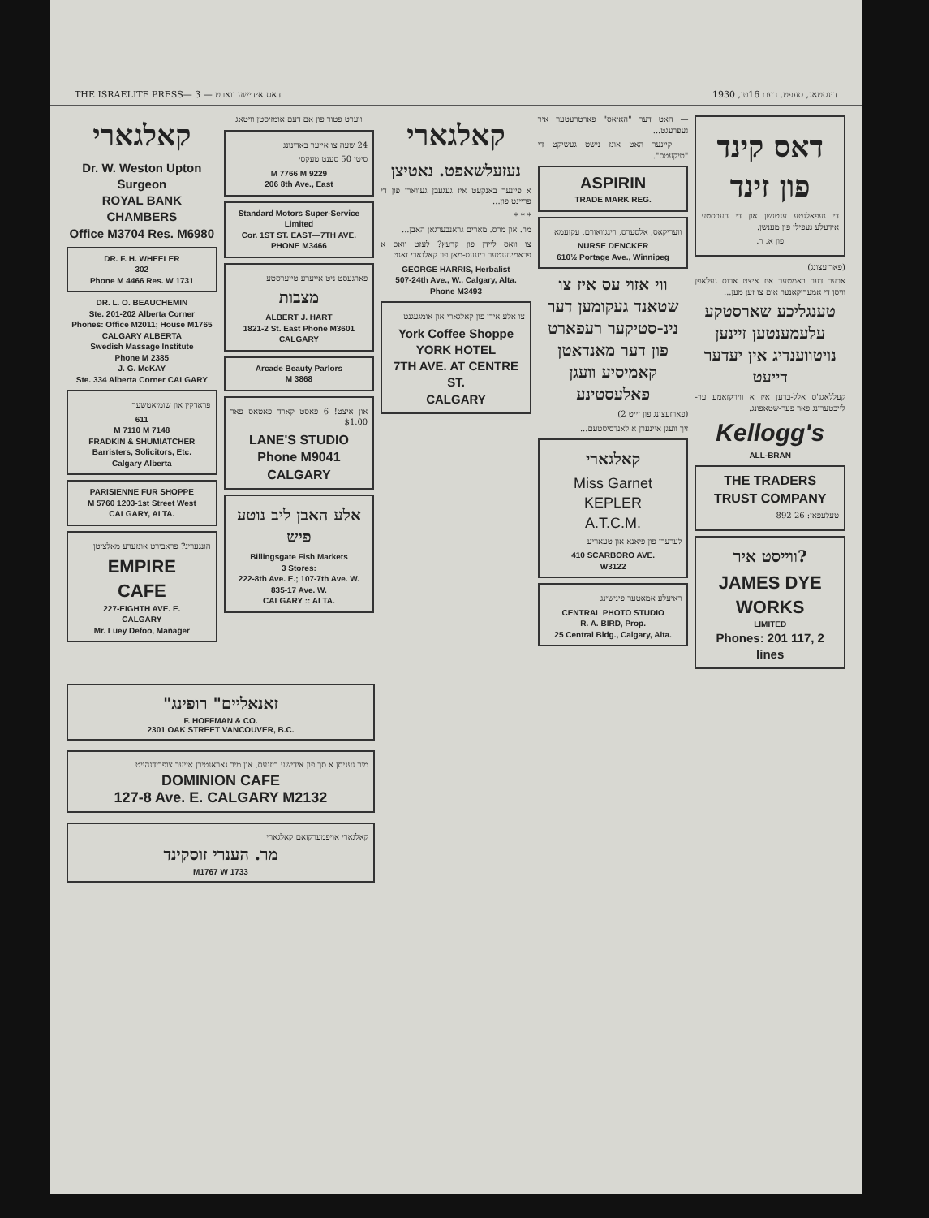THE ISRAELITE PRESS— 3 — דאס אידישע ווארט דינסטאג, סעפט. דעם 16טן, 1930
דאס קינד פון זינד
די נעפאלגטע ענטנשן און די העכסטע אידעלע געפילן פון מענשן.
פון א. ר.
(פארזעצונג)
אבער דער באמטער איז איצט ארוס געלאפן וויסן די אמעריקאנער אום צו זען מען...
טענגליכע שארסטקע עלעמענטען זיינען נויטווענדיג אין יעדער דייעט
קעללאגג'ס אלל-ברען איז א ווירקזאמע ער-לייכטערונג פאר פער-שטאפונג.
Kellogg's
ALL-BRAN
THE TRADERS TRUST COMPANY
טעלעפאן: 26 892
ווייסט איר?
JAMES DYE WORKS
LIMITED
Phones: 201 117, 2 lines
— האט דער "האיאס" פארטרעטער איר געפרעגט...
— קיינער האט אונז נישט געשיקט די "טיקעטס".
ASPIRIN
TRADE MARK REG.
וועריקאס, אלסערס, רינגוואורם, עקזעמא
NURSE DENCKER
610½ Portage Ave., Winnipeg
ווי אזוי עס איז צו שטאנד געקומען דער נינ-סטיקער רעפארט פון דער מאנדאטן קאמיסיע וועגן פאלעסטינע
(פארזעצונג פון זייט 2)
זיך וועגן איינערן א לאנדסיסטעם...
קאלגארי
Miss Garnet
KEPLER
A.T.C.M.
לערערן פון פיאנא און טעאריע
410 SCARBORO AVE.
W3122
ראיעלע אמאטער פינישינג
CENTRAL PHOTO STUDIO
R. A. BIRD, Prop.
25 Central Bldg., Calgary, Alta.
קאלגארי
נעזעלשאפט. נאטיצן
א פיינער באנקעט איז געגעבן געווארן פון די פריינט פון...
* * *
מר. און מרס. מארים גראנבערגאן האבן...
צו וואס ליידן פון קרעץ? לעזט וואס א פראמינענטער ביזנעס-מאן פון קאלגארי זאגט
GEORGE HARRIS, Herbalist
507-24th Ave., W., Calgary, Alta.
Phone M3493
צו אלע אידן פון קאלגארי און אומגעגנט
York Coffee Shoppe
YORK HOTEL
7TH AVE. AT CENTRE ST.
CALGARY
ווערט פטור פון אם דעם אומזיסטן וויטאג
24 שעה צו אייער באדינונג
סיטי 50 סענט טעקסי
M 7766 M 9229
206 8th Ave., East
Standard Motors Super-Service Limited
Cor. 1ST ST. EAST—7TH AVE.
PHONE M3466
פארגעסט ניט אייערע טייערסטע
מצבות
ALBERT J. HART
1821-2 St. East Phone M3601
CALGARY
Arcade Beauty Parlors
M 3868
און איצט! 6 פאסט קארד פאטאס פאר $1.00
LANE'S STUDIO
Phone M9041 CALGARY
אלע האבן ליב נוטע פיש
Billingsgate Fish Markets
3 Stores:
222-8th Ave. E.; 107-7th Ave. W.
835-17 Ave. W.
CALGARY :: ALTA.
קאלגארי
Dr. W. Weston Upton
Surgeon
ROYAL BANK CHAMBERS
Office M3704 Res. M6980
DR. F. H. WHEELER
302
Phone M 4466 Res. W 1731
DR. L. O. BEAUCHEMIN
Ste. 201-202 Alberta Corner
Phones: Office M2011; House M1765
CALGARY ALBERTA
Swedish Massage Institute
Phone M 2385
J. G. McKAY
Ste. 334 Alberta Corner CALGARY
פראדקין און שומיאטשער
611
M 7110 M 7148
FRADKIN & SHUMIATCHER
Barristers, Solicitors, Etc.
Calgary Alberta
PARISIENNE FUR SHOPPE
M 5760 1203-1st Street West
CALGARY, ALTA.
הונגעריג? פראבירט אונזערע מאלציטן
EMPIRE
CAFE
227-EIGHTH AVE. E.
CALGARY
Mr. Luey Defoo, Manager
"זאנאליים" רופינג
F. HOFFMAN & CO.
2301 OAK STREET VANCOUVER, B.C.
מיר געניסן א סך פון אידישע ביזנעס, און מיר גאראנטירן אייער צופרידנהייט
DOMINION CAFE
127-8 Ave. E. CALGARY M2132
קאלגארי אויפמערקזאם קאלגארי
מר. הענרי זוסקינד
M1767 W 1733